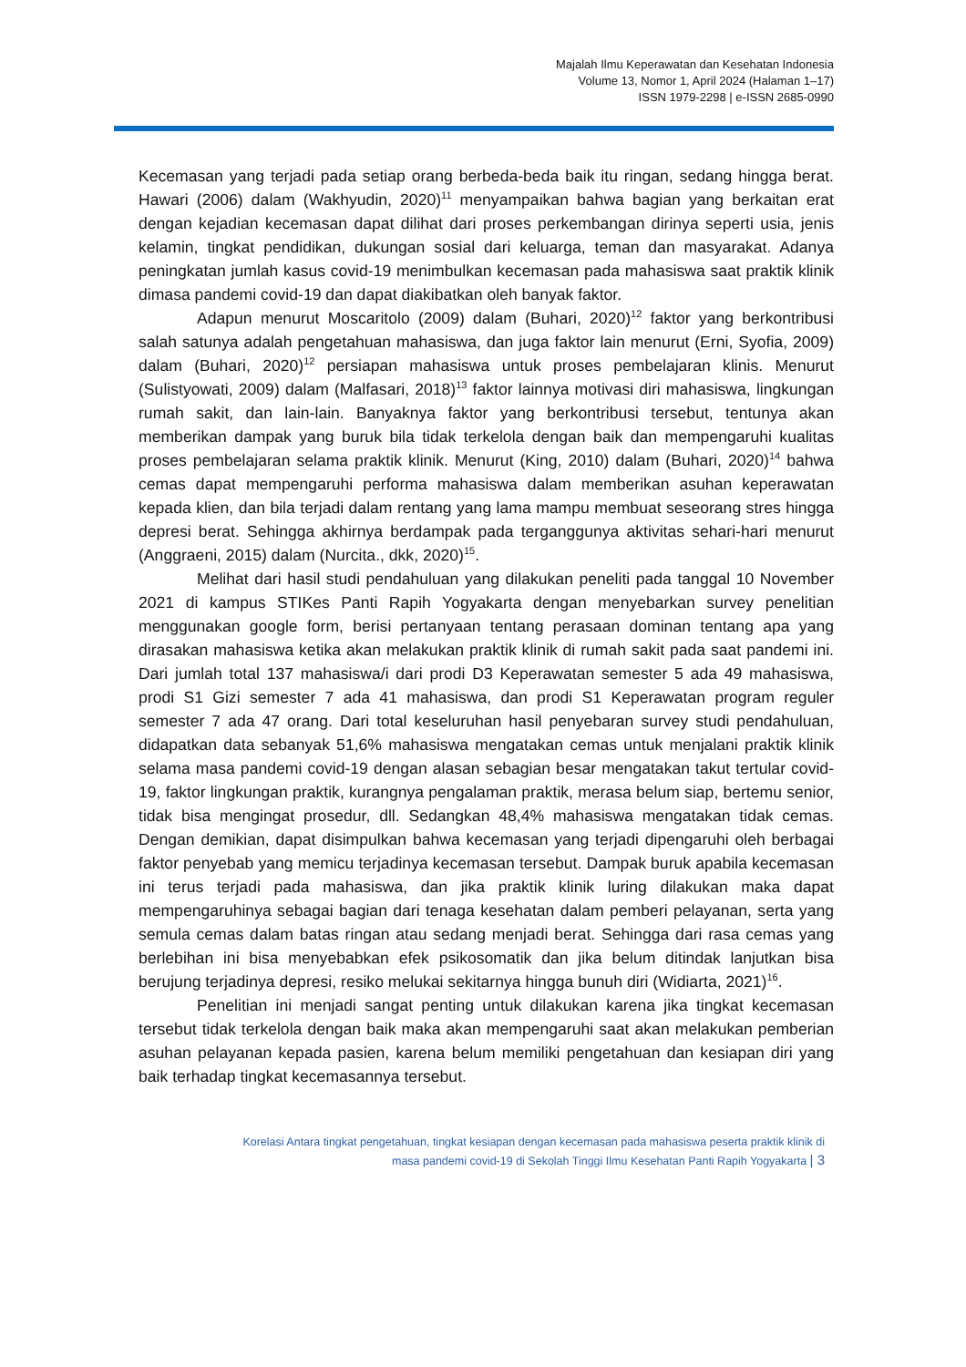Majalah Ilmu Keperawatan dan Kesehatan Indonesia
Volume 13, Nomor 1, April 2024 (Halaman 1–17)
ISSN 1979-2298 | e-ISSN 2685-0990
Kecemasan yang terjadi pada setiap orang berbeda-beda baik itu ringan, sedang hingga berat. Hawari (2006) dalam (Wakhyudin, 2020)<sup>11</sup> menyampaikan bahwa bagian yang berkaitan erat dengan kejadian kecemasan dapat dilihat dari proses perkembangan dirinya seperti usia, jenis kelamin, tingkat pendidikan, dukungan sosial dari keluarga, teman dan masyarakat. Adanya peningkatan jumlah kasus covid-19 menimbulkan kecemasan pada mahasiswa saat praktik klinik dimasa pandemi covid-19 dan dapat diakibatkan oleh banyak faktor.
Adapun menurut Moscaritolo (2009) dalam (Buhari, 2020)<sup>12</sup> faktor yang berkontribusi salah satunya adalah pengetahuan mahasiswa, dan juga faktor lain menurut (Erni, Syofia, 2009) dalam (Buhari, 2020)<sup>12</sup> persiapan mahasiswa untuk proses pembelajaran klinis. Menurut (Sulistyowati, 2009) dalam (Malfasari, 2018)<sup>13</sup> faktor lainnya motivasi diri mahasiswa, lingkungan rumah sakit, dan lain-lain. Banyaknya faktor yang berkontribusi tersebut, tentunya akan memberikan dampak yang buruk bila tidak terkelola dengan baik dan mempengaruhi kualitas proses pembelajaran selama praktik klinik. Menurut (King, 2010) dalam (Buhari, 2020)<sup>14</sup> bahwa cemas dapat mempengaruhi performa mahasiswa dalam memberikan asuhan keperawatan kepada klien, dan bila terjadi dalam rentang yang lama mampu membuat seseorang stres hingga depresi berat. Sehingga akhirnya berdampak pada terganggunya aktivitas sehari-hari menurut (Anggraeni, 2015) dalam (Nurcita., dkk, 2020)<sup>15</sup>.
Melihat dari hasil studi pendahuluan yang dilakukan peneliti pada tanggal 10 November 2021 di kampus STIKes Panti Rapih Yogyakarta dengan menyebarkan survey penelitian menggunakan google form, berisi pertanyaan tentang perasaan dominan tentang apa yang dirasakan mahasiswa ketika akan melakukan praktik klinik di rumah sakit pada saat pandemi ini. Dari jumlah total 137 mahasiswa/i dari prodi D3 Keperawatan semester 5 ada 49 mahasiswa, prodi S1 Gizi semester 7 ada 41 mahasiswa, dan prodi S1 Keperawatan program reguler semester 7 ada 47 orang. Dari total keseluruhan hasil penyebaran survey studi pendahuluan, didapatkan data sebanyak 51,6% mahasiswa mengatakan cemas untuk menjalani praktik klinik selama masa pandemi covid-19 dengan alasan sebagian besar mengatakan takut tertular covid-19, faktor lingkungan praktik, kurangnya pengalaman praktik, merasa belum siap, bertemu senior, tidak bisa mengingat prosedur, dll. Sedangkan 48,4% mahasiswa mengatakan tidak cemas. Dengan demikian, dapat disimpulkan bahwa kecemasan yang terjadi dipengaruhi oleh berbagai faktor penyebab yang memicu terjadinya kecemasan tersebut. Dampak buruk apabila kecemasan ini terus terjadi pada mahasiswa, dan jika praktik klinik luring dilakukan maka dapat mempengaruhinya sebagai bagian dari tenaga kesehatan dalam pemberi pelayanan, serta yang semula cemas dalam batas ringan atau sedang menjadi berat. Sehingga dari rasa cemas yang berlebihan ini bisa menyebabkan efek psikosomatik dan jika belum ditindak lanjutkan bisa berujung terjadinya depresi, resiko melukai sekitarnya hingga bunuh diri (Widiarta, 2021)<sup>16</sup>.
Penelitian ini menjadi sangat penting untuk dilakukan karena jika tingkat kecemasan tersebut tidak terkelola dengan baik maka akan mempengaruhi saat akan melakukan pemberian asuhan pelayanan kepada pasien, karena belum memiliki pengetahuan dan kesiapan diri yang baik terhadap tingkat kecemasannya tersebut.
Korelasi Antara tingkat pengetahuan, tingkat kesiapan dengan kecemasan pada mahasiswa peserta praktik klinik di
masa pandemi covid-19 di Sekolah Tinggi Ilmu Kesehatan Panti Rapih Yogyakarta | 3